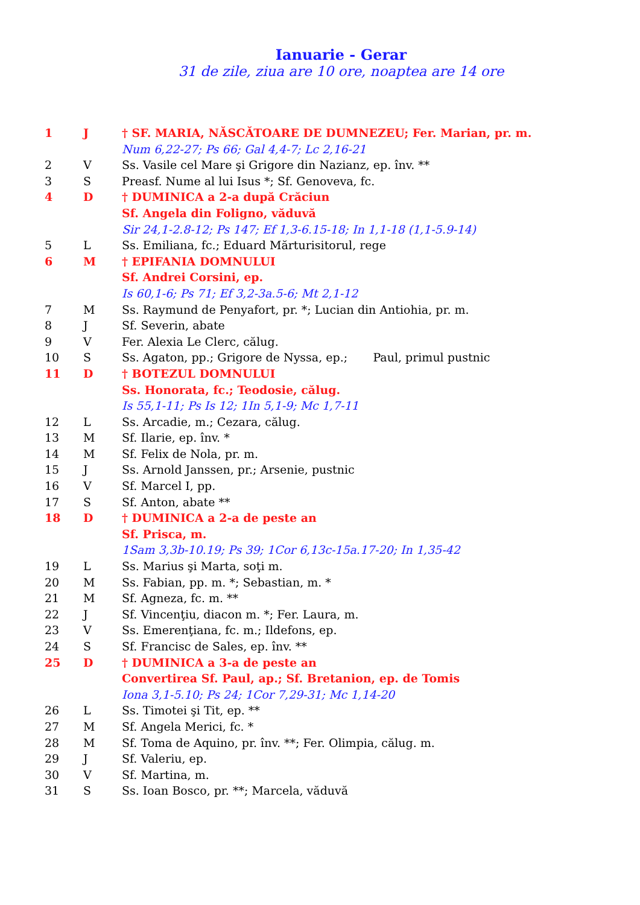Ianuarie - Gerar
31 de zile, ziua are 10 ore, noaptea are 14 ore
| 1 | J | † SF. MARIA, NĂSCĂTOARE DE DUMNEZEU; Fer. Marian, pr. m. |
| | | Num 6,22-27; Ps 66; Gal 4,4-7; Lc 2,16-21 |
| 2 | V | Ss. Vasile cel Mare şi Grigore din Nazianz, ep. înv. ** |
| 3 | S | Preasf. Nume al lui Isus *; Sf. Genoveva, fc. |
| 4 | D | † DUMINICA a 2-a după Crăciun |
| | | Sf. Angela din Foligno, văduvă |
| | | Sir 24,1-2.8-12; Ps 147; Ef 1,3-6.15-18; In 1,1-18 (1,1-5.9-14) |
| 5 | L | Ss. Emiliana, fc.; Eduard Mărturisitorul, rege |
| 6 | M | † EPIFANIA DOMNULUI |
| | | Sf. Andrei Corsini, ep. |
| | | Is 60,1-6; Ps 71; Ef 3,2-3a.5-6; Mt 2,1-12 |
| 7 | M | Ss. Raymund de Penyafort, pr. *; Lucian din Antiohia, pr. m. |
| 8 | J | Sf. Severin, abate |
| 9 | V | Fer. Alexia Le Clerc, călug. |
| 10 | S | Ss. Agaton, pp.; Grigore de Nyssa, ep.; Paul, primul pustnic |
| 11 | D | † BOTEZUL DOMNULUI |
| | | Ss. Honorata, fc.; Teodosie, călug. |
| | | Is 55,1-11; Ps Is 12; 1In 5,1-9; Mc 1,7-11 |
| 12 | L | Ss. Arcadie, m.; Cezara, călug. |
| 13 | M | Sf. Ilarie, ep. înv. * |
| 14 | M | Sf. Felix de Nola, pr. m. |
| 15 | J | Ss. Arnold Janssen, pr.; Arsenie, pustnic |
| 16 | V | Sf. Marcel I, pp. |
| 17 | S | Sf. Anton, abate ** |
| 18 | D | † DUMINICA a 2-a de peste an |
| | | Sf. Prisca, m. |
| | | 1Sam 3,3b-10.19; Ps 39; 1Cor 6,13c-15a.17-20; In 1,35-42 |
| 19 | L | Ss. Marius şi Marta, soţi m. |
| 20 | M | Ss. Fabian, pp. m. *; Sebastian, m. * |
| 21 | M | Sf. Agneza, fc. m. ** |
| 22 | J | Sf. Vincenţiu, diacon m. *; Fer. Laura, m. |
| 23 | V | Ss. Emerenţiana, fc. m.; Ildefons, ep. |
| 24 | S | Sf. Francisc de Sales, ep. înv. ** |
| 25 | D | † DUMINICA a 3-a de peste an |
| | | Convertirea Sf. Paul, ap.; Sf. Bretanion, ep. de Tomis |
| | | Iona 3,1-5.10; Ps 24; 1Cor 7,29-31; Mc 1,14-20 |
| 26 | L | Ss. Timotei şi Tit, ep. ** |
| 27 | M | Sf. Angela Merici, fc. * |
| 28 | M | Sf. Toma de Aquino, pr. înv. **; Fer. Olimpia, călug. m. |
| 29 | J | Sf. Valeriu, ep. |
| 30 | V | Sf. Martina, m. |
| 31 | S | Ss. Ioan Bosco, pr. **; Marcela, văduvă |